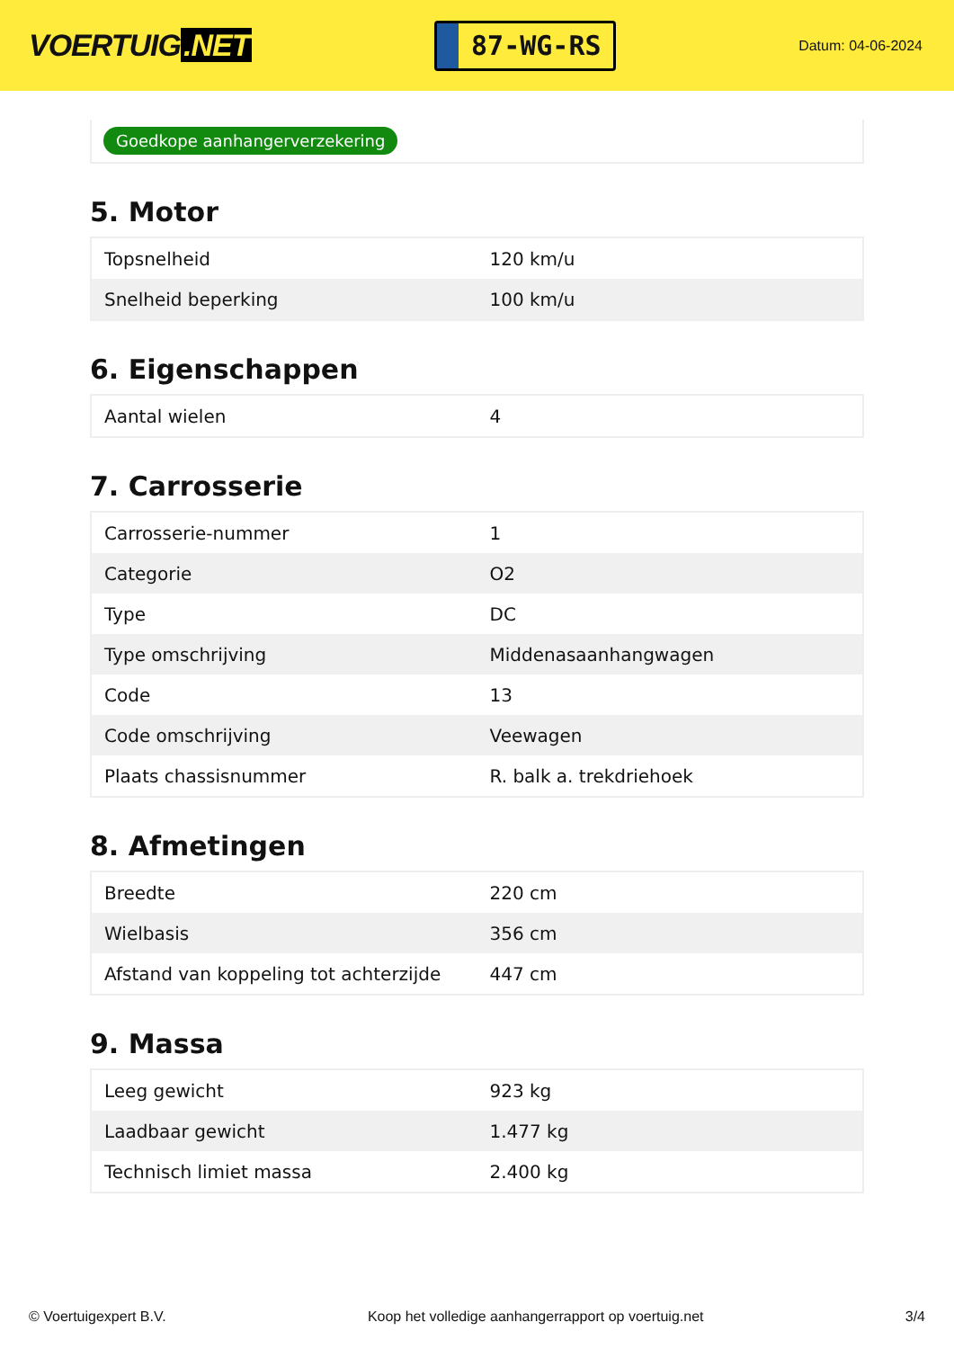VOERTUIG.NET
87-WG-RS
Datum: 04-06-2024
Goedkope aanhangerverzekering
5. Motor
| Topsnelheid | 120 km/u |
| Snelheid beperking | 100 km/u |
6. Eigenschappen
| Aantal wielen | 4 |
7. Carrosserie
| Carrosserie-nummer | 1 |
| Categorie | O2 |
| Type | DC |
| Type omschrijving | Middenasaanhangwagen |
| Code | 13 |
| Code omschrijving | Veewagen |
| Plaats chassisnummer | R. balk a. trekdriehoek |
8. Afmetingen
| Breedte | 220 cm |
| Wielbasis | 356 cm |
| Afstand van koppeling tot achterzijde | 447 cm |
9. Massa
| Leeg gewicht | 923 kg |
| Laadbaar gewicht | 1.477 kg |
| Technisch limiet massa | 2.400 kg |
© Voertuigexpert B.V. Koop het volledige aanhangerrapport op voertuig.net 3/4